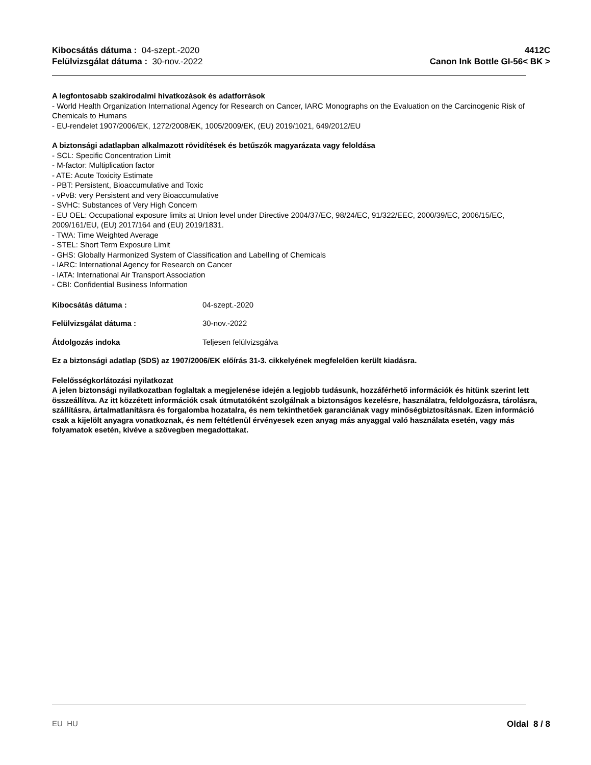Kibocsátás dátuma : 04-szept.-2020
Felülvizsgálat dátuma : 30-nov.-2022
4412C
Canon Ink Bottle GI-56< BK >
A legfontosabb szakirodalmi hivatkozások és adatforrások
- World Health Organization International Agency for Research on Cancer, IARC Monographs on the Evaluation on the Carcinogenic Risk of Chemicals to Humans
- EU-rendelet 1907/2006/EK, 1272/2008/EK, 1005/2009/EK, (EU) 2019/1021, 649/2012/EU
A biztonsági adatlapban alkalmazott rövidítések és betűszók magyarázata vagy feloldása
- SCL: Specific Concentration Limit
- M-factor: Multiplication factor
- ATE: Acute Toxicity Estimate
- PBT: Persistent, Bioaccumulative and Toxic
- vPvB: very Persistent and very Bioaccumulative
- SVHC: Substances of Very High Concern
- EU OEL: Occupational exposure limits at Union level under Directive 2004/37/EC, 98/24/EC, 91/322/EEC, 2000/39/EC, 2006/15/EC, 2009/161/EU, (EU) 2017/164 and (EU) 2019/1831.
- TWA: Time Weighted Average
- STEL: Short Term Exposure Limit
- GHS: Globally Harmonized System of Classification and Labelling of Chemicals
- IARC: International Agency for Research on Cancer
- IATA: International Air Transport Association
- CBI: Confidential Business Information
Kibocsátás dátuma : 04-szept.-2020
Felülvizsgálat dátuma : 30-nov.-2022
Átdolgozás indoka Teljesen felülvizsgálva
Ez a biztonsági adatlap (SDS) az 1907/2006/EK előírás 31-3. cikkelyének megfelelően került kiadásra.
Felelősségkorlátozási nyilatkozat
A jelen biztonsági nyilatkozatban foglaltak a megjelenése idején a legjobb tudásunk, hozzáférhető információk és hitünk szerint lett összeállítva. Az itt közzétett információk csak útmutatóként szolgálnak a biztonságos kezelésre, használatra, feldolgozásra, tárolásra, szállításra, ártalmatlanításra és forgalomba hozatalra, és nem tekinthetőek garanciának vagy minőségbiztosításnak. Ezen információ csak a kijelölt anyagra vonatkoznak, és nem feltétlenül érvényesek ezen anyag más anyaggal való használata esetén, vagy más folyamatok esetén, kivéve a szövegben megadottakat.
EU HU Oldal 8 / 8